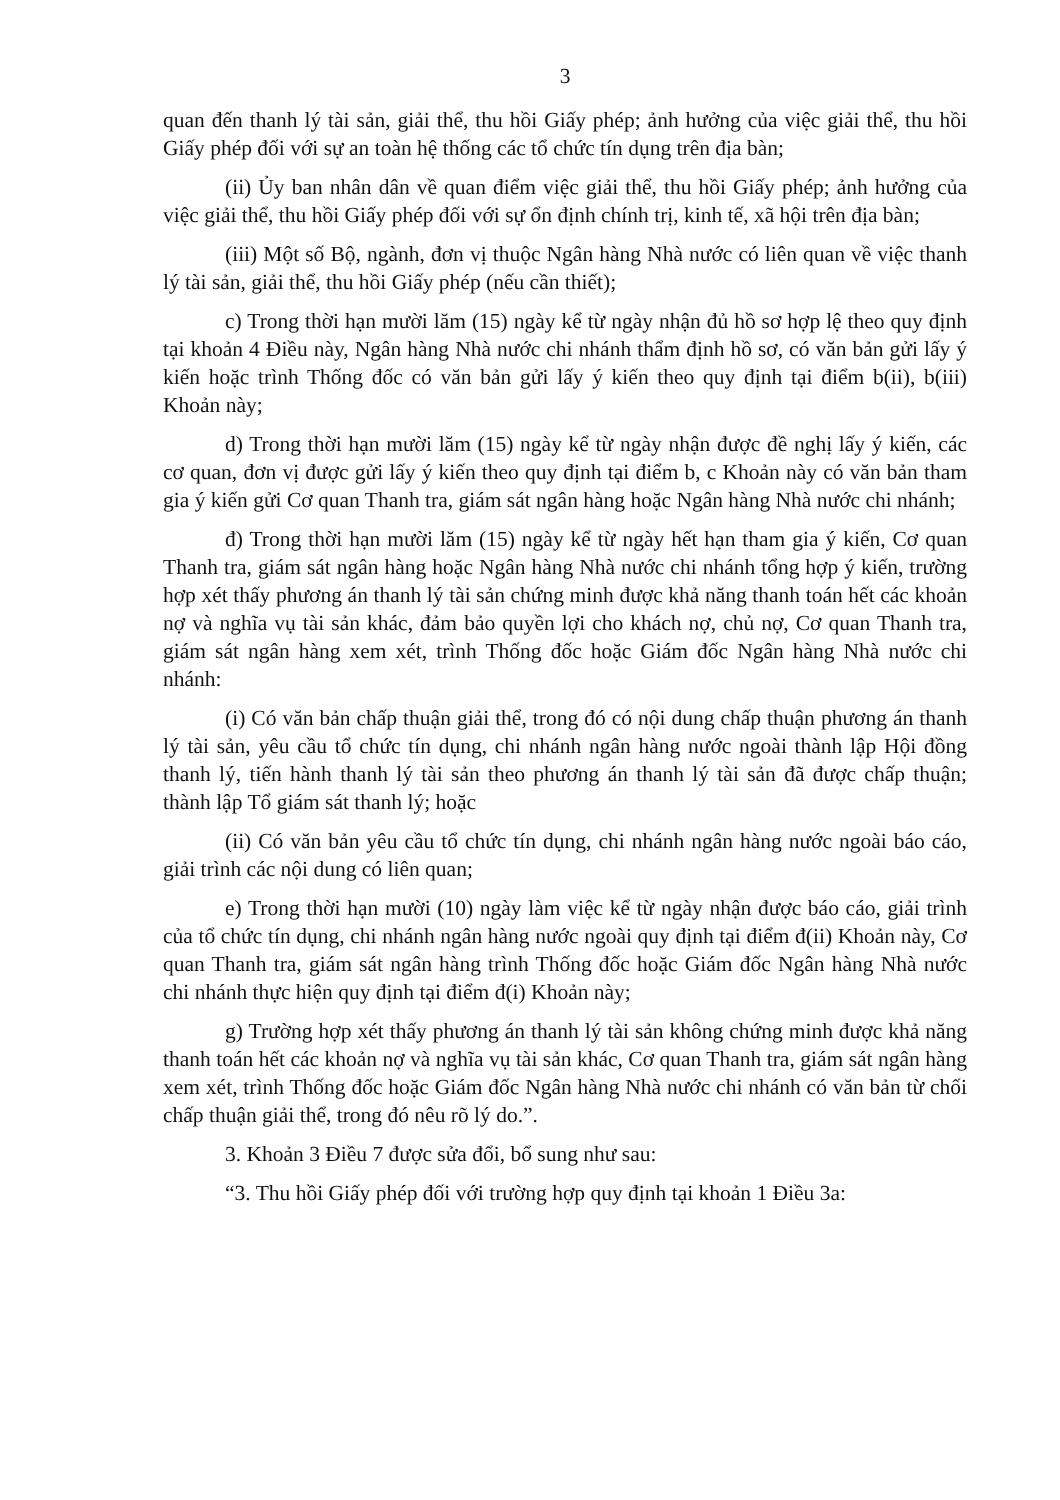3
quan đến thanh lý tài sản, giải thể, thu hồi Giấy phép; ảnh hưởng của việc giải thể, thu hồi Giấy phép đối với sự an toàn hệ thống các tổ chức tín dụng trên địa bàn;
(ii) Ủy ban nhân dân về quan điểm việc giải thể, thu hồi Giấy phép; ảnh hưởng của việc giải thể, thu hồi Giấy phép đối với sự ổn định chính trị, kinh tế, xã hội trên địa bàn;
(iii) Một số Bộ, ngành, đơn vị thuộc Ngân hàng Nhà nước có liên quan về việc thanh lý tài sản, giải thể, thu hồi Giấy phép (nếu cần thiết);
c) Trong thời hạn mười lăm (15) ngày kể từ ngày nhận đủ hồ sơ hợp lệ theo quy định tại khoản 4 Điều này, Ngân hàng Nhà nước chi nhánh thẩm định hồ sơ, có văn bản gửi lấy ý kiến hoặc trình Thống đốc có văn bản gửi lấy ý kiến theo quy định tại điểm b(ii), b(iii) Khoản này;
d) Trong thời hạn mười lăm (15) ngày kể từ ngày nhận được đề nghị lấy ý kiến, các cơ quan, đơn vị được gửi lấy ý kiến theo quy định tại điểm b, c Khoản này có văn bản tham gia ý kiến gửi Cơ quan Thanh tra, giám sát ngân hàng hoặc Ngân hàng Nhà nước chi nhánh;
đ) Trong thời hạn mười lăm (15) ngày kể từ ngày hết hạn tham gia ý kiến, Cơ quan Thanh tra, giám sát ngân hàng hoặc Ngân hàng Nhà nước chi nhánh tổng hợp ý kiến, trường hợp xét thấy phương án thanh lý tài sản chứng minh được khả năng thanh toán hết các khoản nợ và nghĩa vụ tài sản khác, đảm bảo quyền lợi cho khách nợ, chủ nợ, Cơ quan Thanh tra, giám sát ngân hàng xem xét, trình Thống đốc hoặc Giám đốc Ngân hàng Nhà nước chi nhánh:
(i) Có văn bản chấp thuận giải thể, trong đó có nội dung chấp thuận phương án thanh lý tài sản, yêu cầu tổ chức tín dụng, chi nhánh ngân hàng nước ngoài thành lập Hội đồng thanh lý, tiến hành thanh lý tài sản theo phương án thanh lý tài sản đã được chấp thuận; thành lập Tổ giám sát thanh lý; hoặc
(ii) Có văn bản yêu cầu tổ chức tín dụng, chi nhánh ngân hàng nước ngoài báo cáo, giải trình các nội dung có liên quan;
e) Trong thời hạn mười (10) ngày làm việc kể từ ngày nhận được báo cáo, giải trình của tổ chức tín dụng, chi nhánh ngân hàng nước ngoài quy định tại điểm đ(ii) Khoản này, Cơ quan Thanh tra, giám sát ngân hàng trình Thống đốc hoặc Giám đốc Ngân hàng Nhà nước chi nhánh thực hiện quy định tại điểm đ(i) Khoản này;
g) Trường hợp xét thấy phương án thanh lý tài sản không chứng minh được khả năng thanh toán hết các khoản nợ và nghĩa vụ tài sản khác, Cơ quan Thanh tra, giám sát ngân hàng xem xét, trình Thống đốc hoặc Giám đốc Ngân hàng Nhà nước chi nhánh có văn bản từ chối chấp thuận giải thể, trong đó nêu rõ lý do.”.
3. Khoản 3 Điều 7 được sửa đổi, bổ sung như sau:
“3. Thu hồi Giấy phép đối với trường hợp quy định tại khoản 1 Điều 3a: